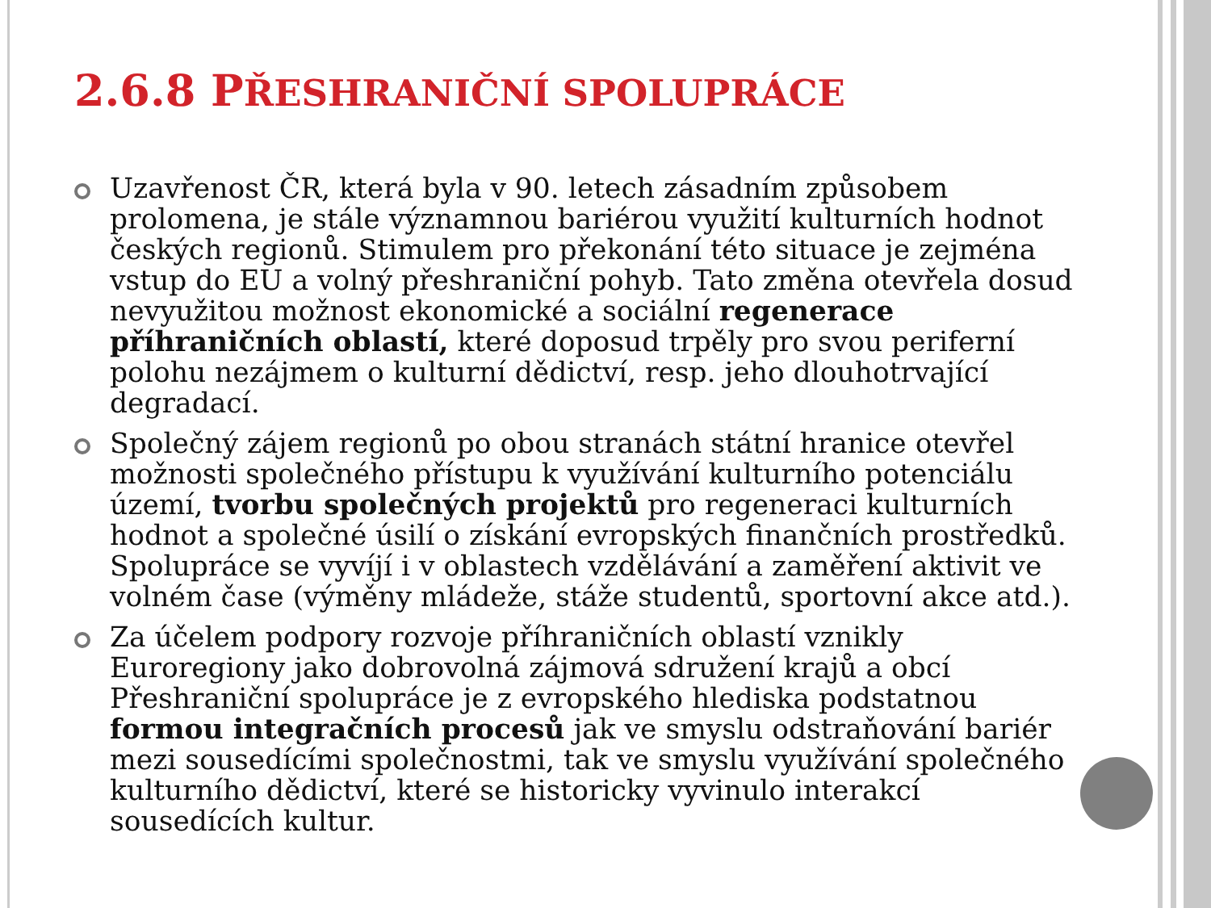2.6.8 PŘESHRANIČNÍ SPOLUPRÁCE
Uzavřenost ČR, která byla v 90. letech zásadním způsobem prolomena, je stále významnou bariérou využití kulturních hodnot českých regionů. Stimulem pro překonání této situace je zejména vstup do EU a volný přeshraniční pohyb. Tato změna otevřela dosud nevyužitou možnost ekonomické a sociální regenerace příhraničních oblastí, které doposud trpěly pro svou periferní polohu nezájmem o kulturní dědictví, resp. jeho dlouhotrvající degradací.
Společný zájem regionů po obou stranách státní hranice otevřel možnosti společného přístupu k využívání kulturního potenciálu území, tvorbu společných projektů pro regeneraci kulturních hodnot a společné úsilí o získání evropských finančních prostředků. Spolupráce se vyvíjí i v oblastech vzdělávání a zaměření aktivit ve volném čase (výměny mládeže, stáže studentů, sportovní akce atd.).
Za účelem podpory rozvoje příhraničních oblastí vznikly Euroregiony jako dobrovolná zájmová sdružení krajů a obcí Přeshraniční spolupráce je z evropského hlediska podstatnou formou integračních procesů jak ve smyslu odstraňování bariér mezi sousedícími společnostmi, tak ve smyslu využívání společného kulturního dědictví, které se historicky vyvinulo interakcí sousedících kultur.